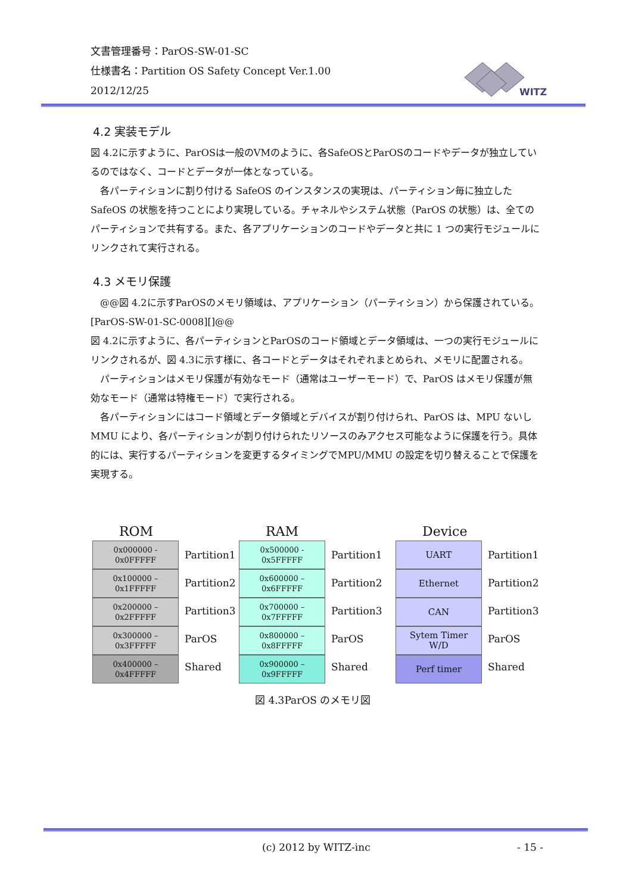文書管理番号：ParOS-SW-01-SC
仕様書名：Partition OS Safety Concept Ver.1.00
2012/12/25
WITZ
4.2 実装モデル
図 4.2に示すように、ParOSは一般のVMのように、各SafeOSとParOSのコードやデータが独立しているのではなく、コードとデータが一体となっている。
　各パーティションに割り付ける SafeOS のインスタンスの実現は、パーティション毎に独立した SafeOS の状態を持つことにより実現している。チャネルやシステム状態（ParOS の状態）は、全てのパーティションで共有する。また、各アプリケーションのコードやデータと共に 1 つの実行モジュールにリンクされて実行される。
4.3 メモリ保護
　@@図 4.2に示すParOSのメモリ領域は、アプリケーション（パーティション）から保護されている。[ParOS-SW-01-SC-0008][]@@
図 4.2に示すように、各パーティションとParOSのコード領域とデータ領域は、一つの実行モジュールにリンクされるが、図 4.3に示す様に、各コードとデータはそれぞれまとめられ、メモリに配置される。
　パーティションはメモリ保護が有効なモード（通常はユーザーモード）で、ParOS はメモリ保護が無効なモード（通常は特権モード）で実行される。
　各パーティションにはコード領域とデータ領域とデバイスが割り付けられ、ParOS は、MPU ないし MMU により、各パーティションが割り付けられたリソースのみアクセス可能なように保護を行う。具体的には、実行するパーティションを変更するタイミングでMPU/MMU の設定を切り替えることで保護を実現する。
ROM
0x000000 -
0x0FFFFF
0x100000 –
0x1FFFFF
0x200000 –
0x2FFFFF
0x300000 –
0x3FFFFF
0x400000 –
0x4FFFFF
Partition1
Partition2
Partition3
ParOS
Shared
RAM
0x500000 -
0x5FFFFF
0x600000 –
0x6FFFFF
0x700000 –
0x7FFFFF
0x800000 –
0x8FFFFF
0x900000 –
0x9FFFFF
Partition1
Partition2
Partition3
ParOS
Shared
Device
UART
Ethernet
CAN
Sytem Timer
W/D
Perf timer
Partition1
Partition2
Partition3
ParOS
Shared
図 4.3ParOS のメモリ図
(c) 2012 by WITZ-inc - 15 -